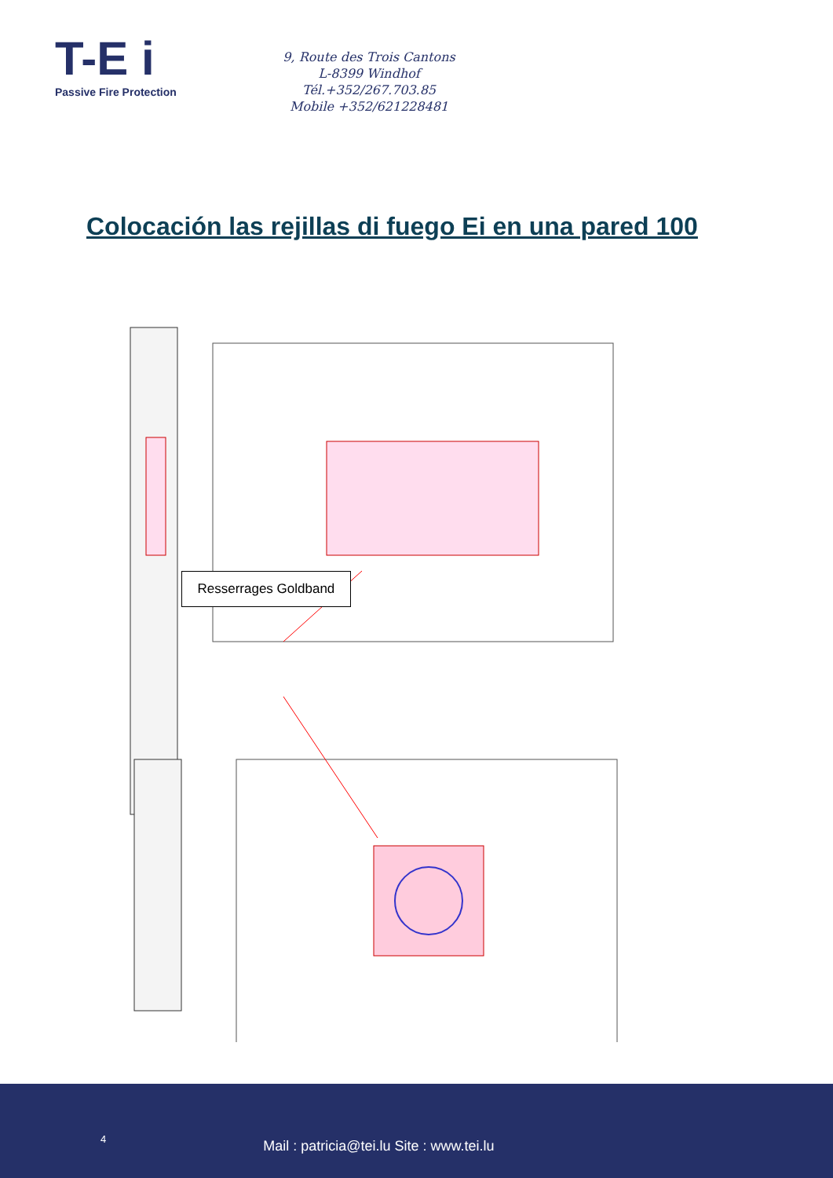T-E i
Passive Fire Protection
9, Route des Trois Cantons
L-8399 Windhof
Tél.+352/267.703.85
Mobile +352/621228481
Colocación las rejillas di fuego Ei en una pared 100
Resserrages Goldband
4 Mail : patricia@tei.lu Site : www.tei.lu